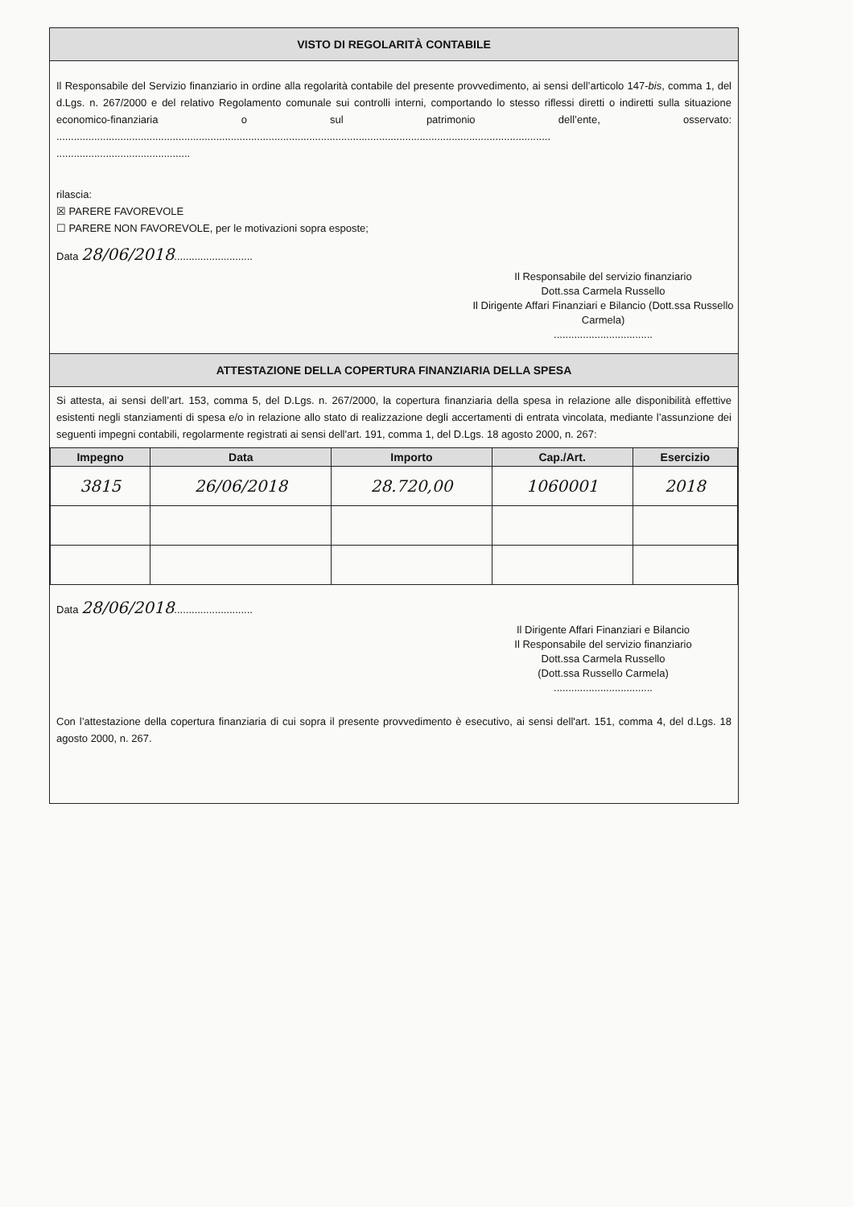VISTO DI REGOLARITÀ CONTABILE
Il Responsabile del Servizio finanziario in ordine alla regolarità contabile del presente provvedimento, ai sensi dell’articolo 147-bis, comma 1, del d.Lgs. n. 267/2000 e del relativo Regolamento comunale sui controlli interni, comportando lo stesso riflessi diretti o indiretti sulla situazione economico-finanziaria o sul patrimonio dell’ente, osservato: ..........................................................................................................................................................................
..............................................
rilascia:
☒ PARERE FAVOREVOLE
☐ PARERE NON FAVOREVOLE, per le motivazioni sopra esposte;
Data 28/06/2018...........................
Il Responsabile del servizio finanziario
Dott.ssa Carmela Russello
Il Dirigente Affari Finanziari e Bilancio (Dott.ssa Russello Carmela)
..................................
ATTESTAZIONE DELLA COPERTURA FINANZIARIA DELLA SPESA
Si attesta, ai sensi dell’art. 153, comma 5, del D.Lgs. n. 267/2000, la copertura finanziaria della spesa in relazione alle disponibilità effettive esistenti negli stanziamenti di spesa e/o in relazione allo stato di realizzazione degli accertamenti di entrata vincolata, mediante l’assunzione dei seguenti impegni contabili, regolarmente registrati ai sensi dell'art. 191, comma 1, del D.Lgs. 18 agosto 2000, n. 267:
| Impegno | Data | Importo | Cap./Art. | Esercizio |
| --- | --- | --- | --- | --- |
| 3815 | 26/06/2018 | 28.720,00 | 1060001 | 2018 |
Data 28/06/2018...........................
Il Dirigente Affari Finanziari e Bilancio
Il Responsabile del servizio finanziario
Dott.ssa Carmela Russello
(Dott.ssa Russello Carmela)
..................................
Con l’attestazione della copertura finanziaria di cui sopra il presente provvedimento è esecutivo, ai sensi dell'art. 151, comma 4, del d.Lgs. 18 agosto 2000, n. 267.